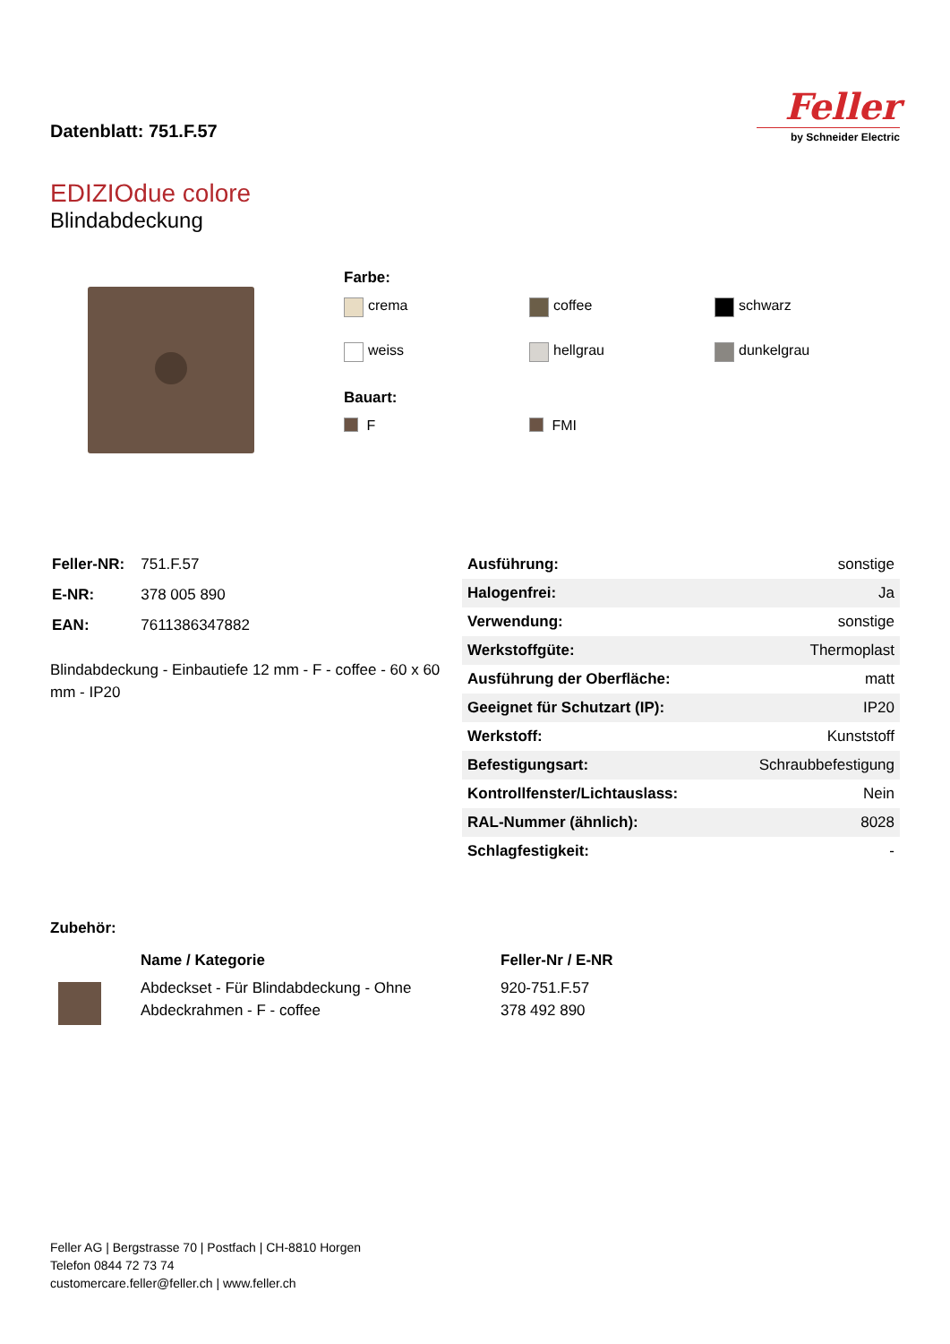Datenblatt: 751.F.57
Feller
by Schneider Electric
EDIZIOdue colore
Blindabdeckung
Farbe:
crema
coffee
schwarz
weiss
hellgrau
dunkelgrau
Bauart:
F
FMI
| Feller-NR: | 751.F.57 |
| E-NR: | 378 005 890 |
| EAN: | 7611386347882 |
Blindabdeckung - Einbautiefe 12 mm - F - coffee - 60 x 60 mm - IP20
| Ausführung: | sonstige |
| Halogenfrei: | Ja |
| Verwendung: | sonstige |
| Werkstoffgüte: | Thermoplast |
| Ausführung der Oberfläche: | matt |
| Geeignet für Schutzart (IP): | IP20 |
| Werkstoff: | Kunststoff |
| Befestigungsart: | Schraubbefestigung |
| Kontrollfenster/Lichtauslass: | Nein |
| RAL-Nummer (ähnlich): | 8028 |
| Schlagfestigkeit: | - |
Zubehör:
| Name / Kategorie | Feller-Nr / E-NR |
| --- | --- |
| Abdeckset - Für Blindabdeckung - Ohne Abdeckrahmen - F - coffee | 920-751.F.57 378 492 890 |
Feller AG | Bergstrasse 70 | Postfach | CH-8810 Horgen
Telefon 0844 72 73 74
customercare.feller@feller.ch | www.feller.ch